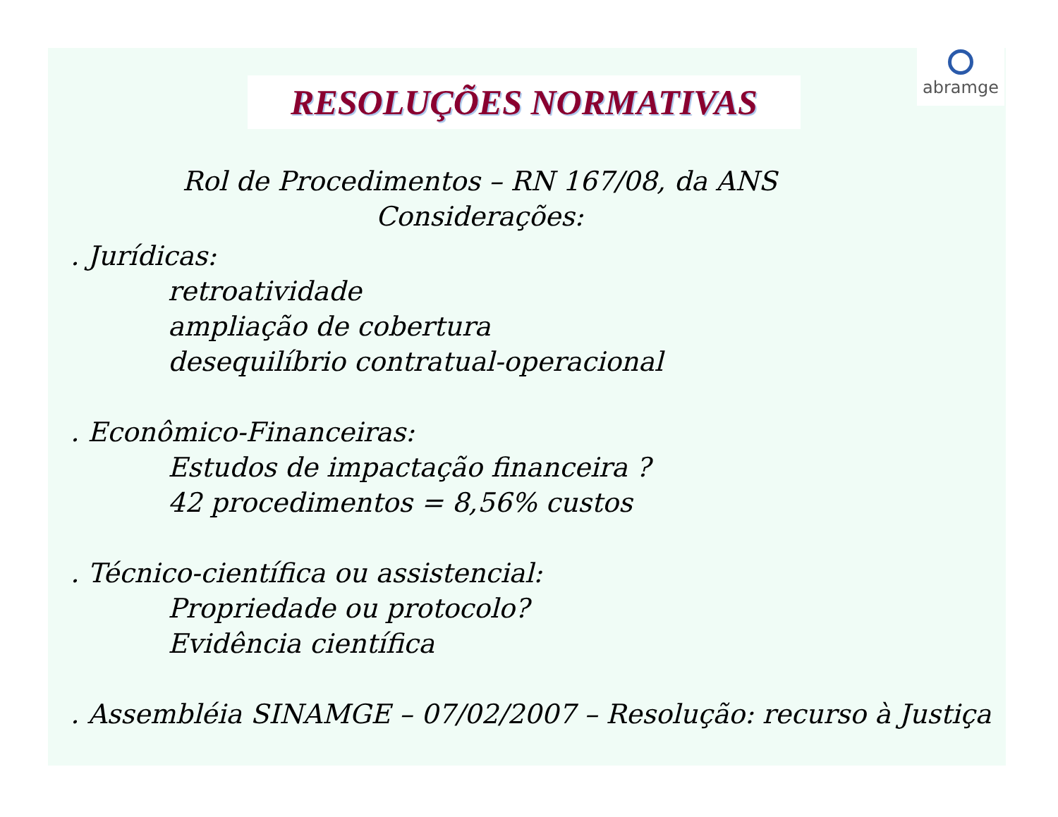RESOLUÇÕES NORMATIVAS
abramge
Rol de Procedimentos – RN 167/08, da ANS
Considerações:
. Jurídicas:
retroatividade
ampliação de cobertura
desequilíbrio contratual-operacional
. Econômico-Financeiras:
Estudos de impactação financeira ?
42 procedimentos = 8,56% custos
. Técnico-científica ou assistencial:
Propriedade ou protocolo?
Evidência científica
. Assembléia SINAMGE – 07/02/2007 – Resolução: recurso à Justiça